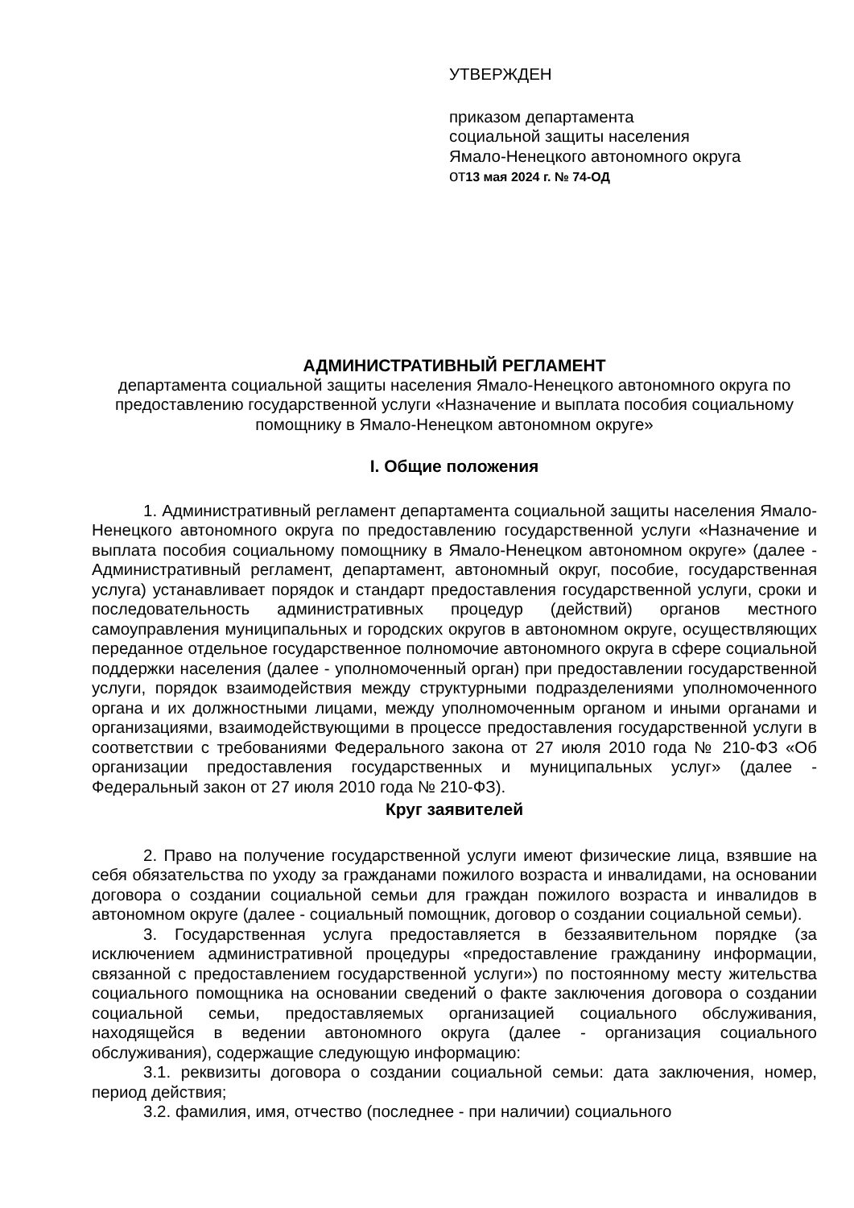УТВЕРЖДЕН
приказом департамента
социальной защиты населения
Ямало-Ненецкого автономного округа
от13 мая 2024 г. № 74-ОД
АДМИНИСТРАТИВНЫЙ РЕГЛАМЕНТ
департамента социальной защиты населения Ямало-Ненецкого автономного округа по предоставлению государственной услуги «Назначение и выплата пособия социальному помощнику в Ямало-Ненецком автономном округе»
I. Общие положения
1. Административный регламент департамента социальной защиты населения Ямало-Ненецкого автономного округа по предоставлению государственной услуги «Назначение и выплата пособия социальному помощнику в Ямало-Ненецком автономном округе» (далее - Административный регламент, департамент, автономный округ, пособие, государственная услуга) устанавливает порядок и стандарт предоставления государственной услуги, сроки и последовательность административных процедур (действий) органов местного самоуправления муниципальных и городских округов в автономном округе, осуществляющих переданное отдельное государственное полномочие автономного округа в сфере социальной поддержки населения (далее - уполномоченный орган) при предоставлении государственной услуги, порядок взаимодействия между структурными подразделениями уполномоченного органа и их должностными лицами, между уполномоченным органом и иными органами и организациями, взаимодействующими в процессе предоставления государственной услуги в соответствии с требованиями Федерального закона от 27 июля 2010 года № 210-ФЗ «Об организации предоставления государственных и муниципальных услуг» (далее - Федеральный закон от 27 июля 2010 года № 210-ФЗ).
Круг заявителей
2. Право на получение государственной услуги имеют физические лица, взявшие на себя обязательства по уходу за гражданами пожилого возраста и инвалидами, на основании договора о создании социальной семьи для граждан пожилого возраста и инвалидов в автономном округе (далее - социальный помощник, договор о создании социальной семьи).
3. Государственная услуга предоставляется в беззаявительном порядке (за исключением административной процедуры «предоставление гражданину информации, связанной с предоставлением государственной услуги») по постоянному месту жительства социального помощника на основании сведений о факте заключения договора о создании социальной семьи, предоставляемых организацией социального обслуживания, находящейся в ведении автономного округа (далее - организация социального обслуживания), содержащие следующую информацию:
3.1. реквизиты договора о создании социальной семьи: дата заключения, номер, период действия;
3.2. фамилия, имя, отчество (последнее - при наличии) социального